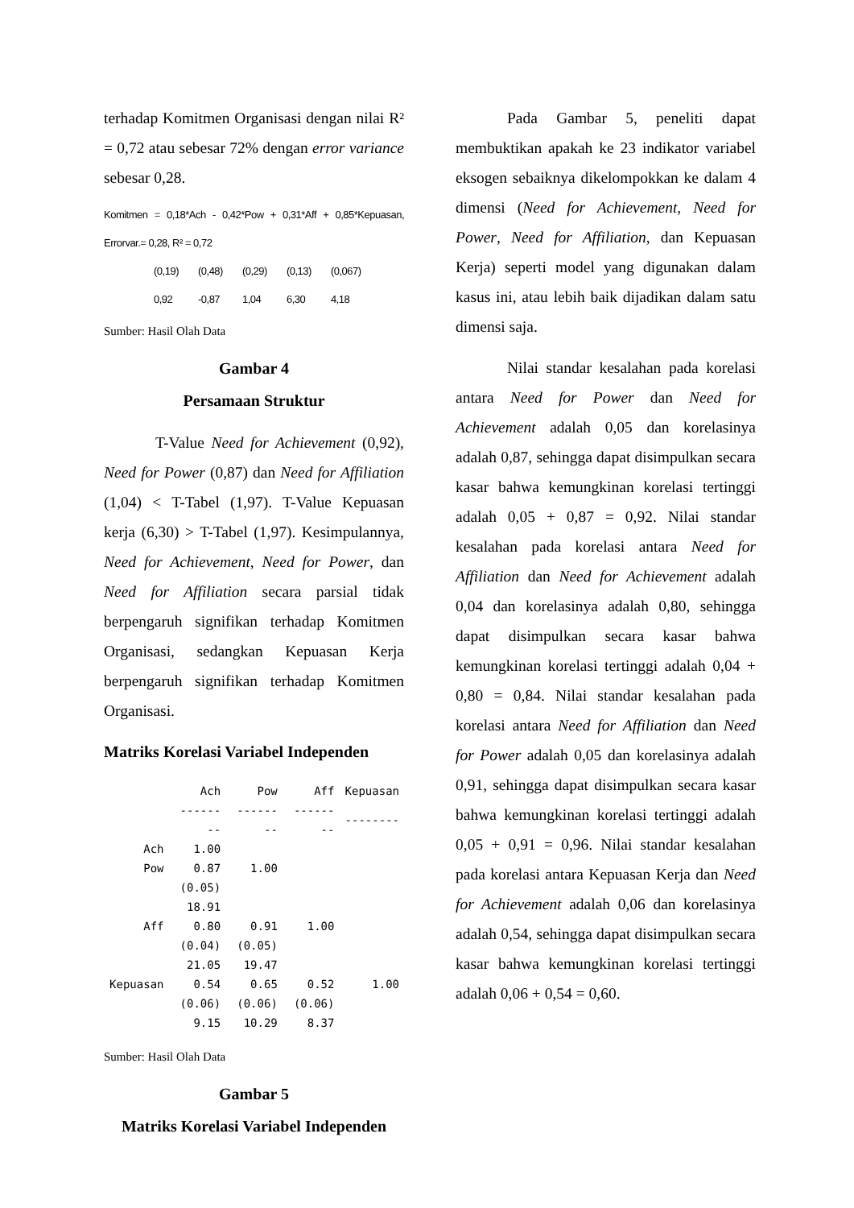terhadap Komitmen Organisasi dengan nilai R² = 0,72 atau sebesar 72% dengan error variance sebesar 0,28.
Komitmen = 0,18*Ach - 0,42*Pow + 0,31*Aff + 0,85*Kepuasan, Errorvar.= 0,28, R² = 0,72
| (0,19) | (0,48) | (0,29) | (0,13) | (0,067) |
| 0,92 | -0,87 | 1,04 | 6,30 | 4,18 |
Sumber: Hasil Olah Data
Gambar 4
Persamaan Struktur
T-Value Need for Achievement (0,92), Need for Power (0,87) dan Need for Affiliation (1,04) < T-Tabel (1,97). T-Value Kepuasan kerja (6,30) > T-Tabel (1,97). Kesimpulannya, Need for Achievement, Need for Power, dan Need for Affiliation secara parsial tidak berpengaruh signifikan terhadap Komitmen Organisasi, sedangkan Kepuasan Kerja berpengaruh signifikan terhadap Komitmen Organisasi.
Matriks Korelasi Variabel Independen
| | Ach | Pow | Aff | Kepuasan |
| --- | --- | --- | --- | --- |
| | -------- | -------- | -------- | -------- |
| Ach | 1.00 | | | |
| Pow | 0.87 | 1.00 | | |
| | (0.05) | | | |
| | 18.91 | | | |
| Aff | 0.80 | 0.91 | 1.00 | |
| | (0.04) | (0.05) | | |
| | 21.05 | 19.47 | | |
| Kepuasan | 0.54 | 0.65 | 0.52 | 1.00 |
| | (0.06) | (0.06) | (0.06) | |
| | 9.15 | 10.29 | 8.37 | |
Sumber: Hasil Olah Data
Gambar 5
Matriks Korelasi Variabel Independen
Pada Gambar 5, peneliti dapat membuktikan apakah ke 23 indikator variabel eksogen sebaiknya dikelompokkan ke dalam 4 dimensi (Need for Achievement, Need for Power, Need for Affiliation, dan Kepuasan Kerja) seperti model yang digunakan dalam kasus ini, atau lebih baik dijadikan dalam satu dimensi saja.
Nilai standar kesalahan pada korelasi antara Need for Power dan Need for Achievement adalah 0,05 dan korelasinya adalah 0,87, sehingga dapat disimpulkan secara kasar bahwa kemungkinan korelasi tertinggi adalah 0,05 + 0,87 = 0,92. Nilai standar kesalahan pada korelasi antara Need for Affiliation dan Need for Achievement adalah 0,04 dan korelasinya adalah 0,80, sehingga dapat disimpulkan secara kasar bahwa kemungkinan korelasi tertinggi adalah 0,04 + 0,80 = 0,84. Nilai standar kesalahan pada korelasi antara Need for Affiliation dan Need for Power adalah 0,05 dan korelasinya adalah 0,91, sehingga dapat disimpulkan secara kasar bahwa kemungkinan korelasi tertinggi adalah 0,05 + 0,91 = 0,96. Nilai standar kesalahan pada korelasi antara Kepuasan Kerja dan Need for Achievement adalah 0,06 dan korelasinya adalah 0,54, sehingga dapat disimpulkan secara kasar bahwa kemungkinan korelasi tertinggi adalah 0,06 + 0,54 = 0,60.